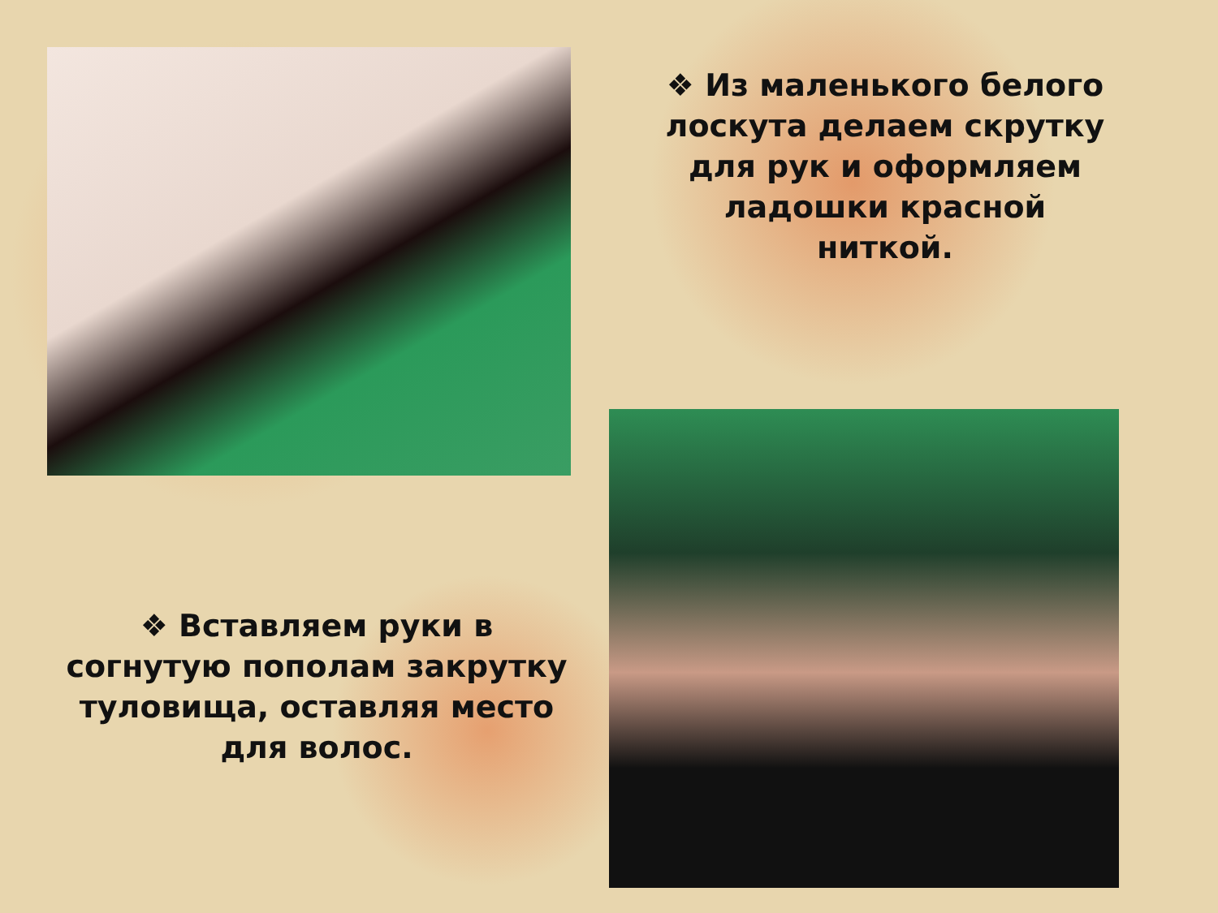❖ Из маленького белого лоскута делаем скрутку для рук и оформляем ладошки красной ниткой.
❖ Вставляем руки в согнутую пополам закрутку туловища, оставляя место
для волос.